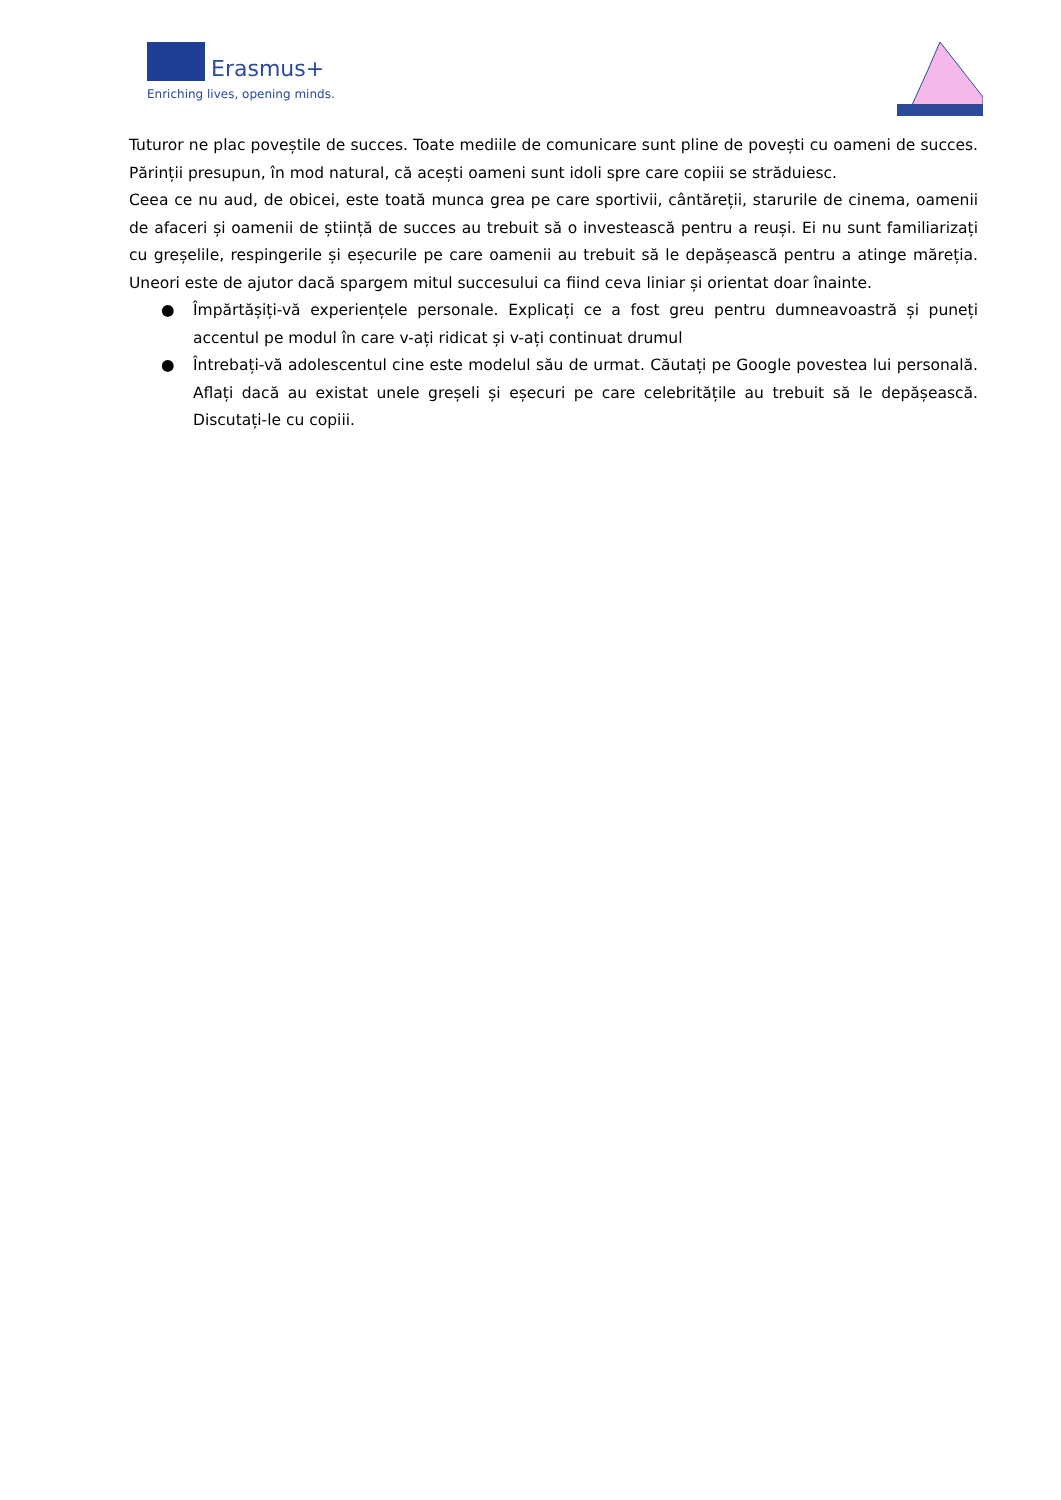Erasmus+
Enriching lives, opening minds.
Tuturor ne plac poveștile de succes. Toate mediile de comunicare sunt pline de povești cu oameni de succes. Părinții presupun, în mod natural, că acești oameni sunt idoli spre care copiii se străduiesc.
Ceea ce nu aud, de obicei, este toată munca grea pe care sportivii, cântăreții, starurile de cinema, oamenii de afaceri și oamenii de știință de succes au trebuit să o investească pentru a reuși. Ei nu sunt familiarizați cu greșelile, respingerile și eșecurile pe care oamenii au trebuit să le depășească pentru a atinge măreția. Uneori este de ajutor dacă spargem mitul succesului ca fiind ceva liniar și orientat doar înainte.
● Împărtășiți-vă experiențele personale. Explicați ce a fost greu pentru dumneavoastră și puneți accentul pe modul în care v-ați ridicat și v-ați continuat drumul
● Întrebați-vă adolescentul cine este modelul său de urmat. Căutați pe Google povestea lui personală. Aflați dacă au existat unele greșeli și eșecuri pe care celebritățile au trebuit să le depășească. Discutați-le cu copiii.